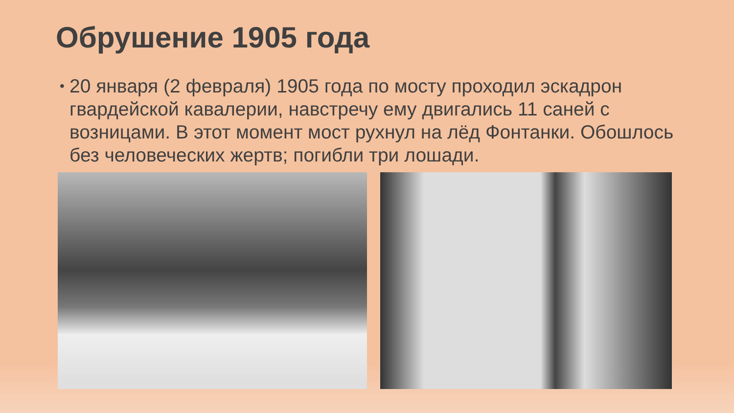Обрушение 1905 года
• 20 января (2 февраля) 1905 года по мосту проходил эскадрон гвардейской кавалерии, навстречу ему двигались 11 саней с возницами. В этот момент мост рухнул на лёд Фонтанки. Обошлось без человеческих жертв; погибли три лошади.